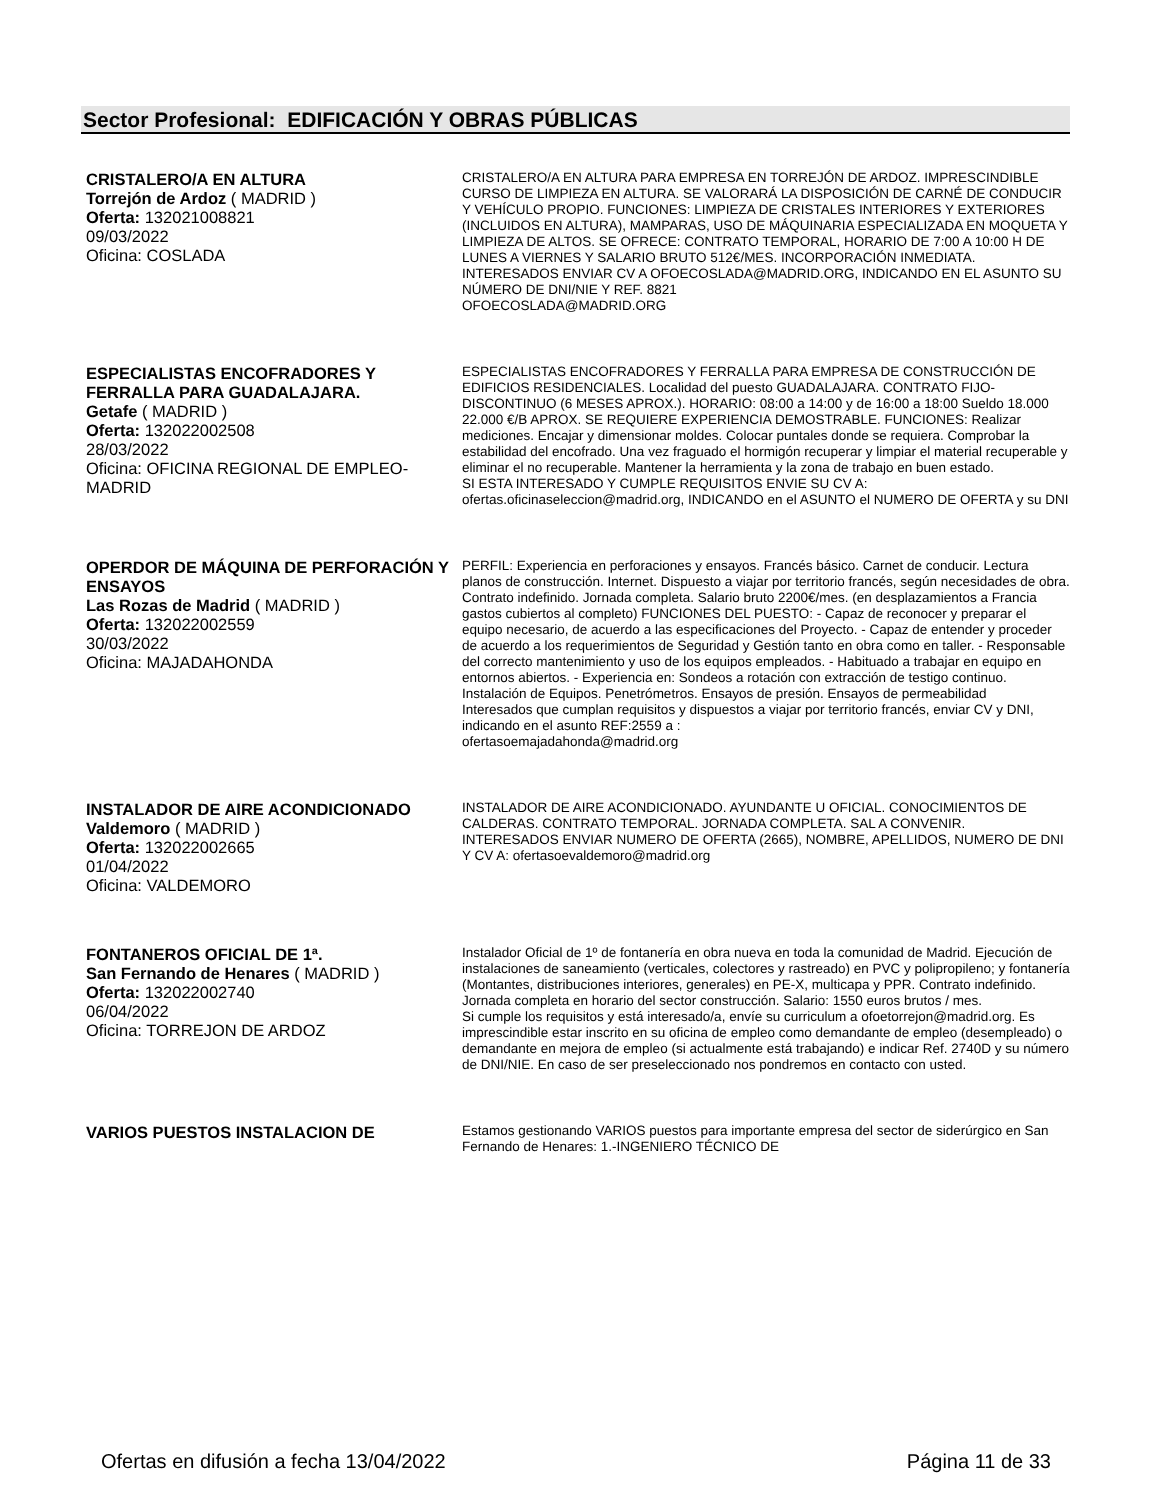Sector Profesional: EDIFICACIÓN Y OBRAS PÚBLICAS
| CRISTALERO/A EN ALTURA Torrejón de Ardoz ( MADRID ) Oferta: 132021008821 09/03/2022 Oficina: COSLADA | CRISTALERO/A EN ALTURA PARA EMPRESA EN TORREJÓN DE ARDOZ. IMPRESCINDIBLE CURSO DE LIMPIEZA EN ALTURA. SE VALORARÁ LA DISPOSICIÓN DE CARNÉ DE CONDUCIR Y VEHÍCULO PROPIO. FUNCIONES: LIMPIEZA DE CRISTALES INTERIORES Y EXTERIORES (INCLUIDOS EN ALTURA), MAMPARAS, USO DE MÁQUINARIA ESPECIALIZADA EN MOQUETA Y LIMPIEZA DE ALTOS. SE OFRECE: CONTRATO TEMPORAL, HORARIO DE 7:00 A 10:00 H DE LUNES A VIERNES Y SALARIO BRUTO 512€/MES. INCORPORACIÓN INMEDIATA. INTERESADOS ENVIAR CV A OFOECOSLADA@MADRID.ORG, INDICANDO EN EL ASUNTO SU NÚMERO DE DNI/NIE Y REF. 8821 OFOECOSLADA@MADRID.ORG |
| ESPECIALISTAS ENCOFRADORES Y FERRALLA PARA GUADALAJARA. Getafe ( MADRID ) Oferta: 132022002508 28/03/2022 Oficina: OFICINA REGIONAL DE EMPLEO-MADRID | ESPECIALISTAS ENCOFRADORES Y FERRALLA PARA EMPRESA DE CONSTRUCCIÓN DE EDIFICIOS RESIDENCIALES. Localidad del puesto GUADALAJARA. CONTRATO FIJO-DISCONTINUO (6 MESES APROX.). HORARIO: 08:00 a 14:00 y de 16:00 a 18:00 Sueldo 18.000 22.000 €/B APROX. SE REQUIERE EXPERIENCIA DEMOSTRABLE. FUNCIONES: Realizar mediciones. Encajar y dimensionar moldes. Colocar puntales donde se requiera. Comprobar la estabilidad del encofrado. Una vez fraguado el hormigón recuperar y limpiar el material recuperable y eliminar el no recuperable. Mantener la herramienta y la zona de trabajo en buen estado. SI ESTA INTERESADO Y CUMPLE REQUISITOS ENVIE SU CV A: ofertas.oficinaseleccion@madrid.org, INDICANDO en el ASUNTO el NUMERO DE OFERTA y su DNI |
| OPERDOR DE MÁQUINA DE PERFORACIÓN Y ENSAYOS Las Rozas de Madrid ( MADRID ) Oferta: 132022002559 30/03/2022 Oficina: MAJADAHONDA | PERFIL: Experiencia en perforaciones y ensayos. Francés básico. Carnet de conducir. Lectura planos de construcción. Internet. Dispuesto a viajar por territorio francés, según necesidades de obra. Contrato indefinido. Jornada completa. Salario bruto 2200€/mes. (en desplazamientos a Francia gastos cubiertos al completo) FUNCIONES DEL PUESTO: - Capaz de reconocer y preparar el equipo necesario, de acuerdo a las especificaciones del Proyecto. - Capaz de entender y proceder de acuerdo a los requerimientos de Seguridad y Gestión tanto en obra como en taller. - Responsable del correcto mantenimiento y uso de los equipos empleados. - Habituado a trabajar en equipo en entornos abiertos. - Experiencia en: Sondeos a rotación con extracción de testigo continuo. Instalación de Equipos. Penetrómetros. Ensayos de presión. Ensayos de permeabilidad Interesados que cumplan requisitos y dispuestos a viajar por territorio francés, enviar CV y DNI, indicando en el asunto REF:2559 a : ofertasoemajadahonda@madrid.org |
| INSTALADOR DE AIRE ACONDICIONADO Valdemoro ( MADRID ) Oferta: 132022002665 01/04/2022 Oficina: VALDEMORO | INSTALADOR DE AIRE ACONDICIONADO. AYUNDANTE U OFICIAL. CONOCIMIENTOS DE CALDERAS. CONTRATO TEMPORAL. JORNADA COMPLETA. SAL A CONVENIR. INTERESADOS ENVIAR NUMERO DE OFERTA (2665), NOMBRE, APELLIDOS, NUMERO DE DNI Y CV A: ofertasoevaldemoro@madrid.org |
| FONTANEROS OFICIAL DE 1ª. San Fernando de Henares ( MADRID ) Oferta: 132022002740 06/04/2022 Oficina: TORREJON DE ARDOZ | Instalador Oficial de 1º de fontanería en obra nueva en toda la comunidad de Madrid. Ejecución de instalaciones de saneamiento (verticales, colectores y rastreado) en PVC y polipropileno; y fontanería (Montantes, distribuciones interiores, generales) en PE-X, multicapa y PPR. Contrato indefinido. Jornada completa en horario del sector construcción. Salario: 1550 euros brutos / mes. Si cumple los requisitos y está interesado/a, envíe su curriculum a ofoetorrejon@madrid.org. Es imprescindible estar inscrito en su oficina de empleo como demandante de empleo (desempleado) o demandante en mejora de empleo (si actualmente está trabajando) e indicar Ref. 2740D y su número de DNI/NIE. En caso de ser preseleccionado nos pondremos en contacto con usted. |
| VARIOS PUESTOS INSTALACION DE | Estamos gestionando VARIOS puestos para importante empresa del sector de siderúrgico en San Fernando de Henares: 1.-INGENIERO TÉCNICO DE |
Ofertas en difusión a fecha 13/04/2022
Página 11 de 33